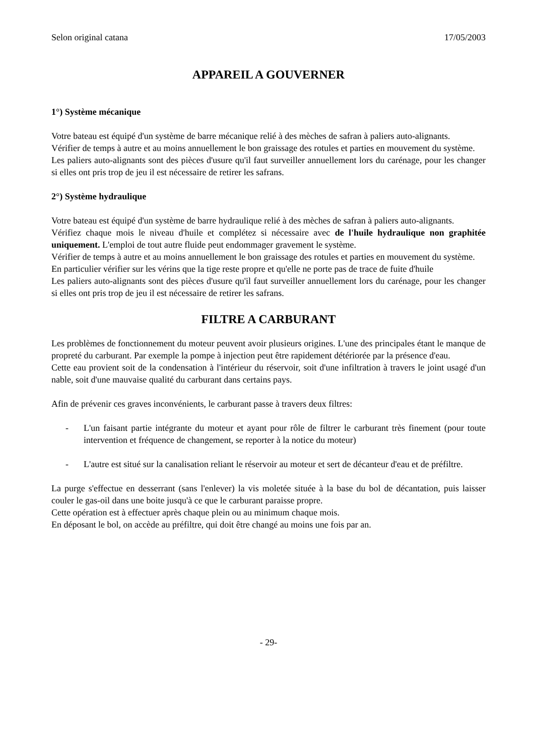Selon original catana 17/05/2003
APPAREIL A GOUVERNER
1°) Système mécanique
Votre bateau est équipé d'un système de barre mécanique relié à des mèches de safran à paliers auto-alignants.
Vérifier de temps à autre et au moins annuellement le bon graissage des rotules et parties en mouvement du système.
Les paliers auto-alignants sont des pièces d'usure qu'il faut surveiller annuellement lors du carénage, pour les changer si elles ont pris trop de jeu il est nécessaire de retirer les safrans.
2°) Système hydraulique
Votre bateau est équipé d'un système de barre hydraulique relié à des mèches de safran à paliers auto-alignants.
Vérifiez chaque mois le niveau d'huile et complétez si nécessaire avec de l'huile hydraulique non graphitée uniquement. L'emploi de tout autre fluide peut endommager gravement le système.
Vérifier de temps à autre et au moins annuellement le bon graissage des rotules et parties en mouvement du système.
En particulier vérifier sur les vérins que la tige reste propre et qu'elle ne porte pas de trace de fuite d'huile
Les paliers auto-alignants sont des pièces d'usure qu'il faut surveiller annuellement lors du carénage, pour les changer si elles ont pris trop de jeu il est nécessaire de retirer les safrans.
FILTRE A CARBURANT
Les problèmes de fonctionnement du moteur peuvent avoir plusieurs origines. L'une des principales étant le manque de propreté du carburant. Par exemple la pompe à injection peut être rapidement détériorée par la présence d'eau.
Cette eau provient soit de la condensation à l'intérieur du réservoir, soit d'une infiltration à travers le joint usagé d'un nable, soit d'une mauvaise qualité du carburant dans certains pays.
Afin de prévenir ces graves inconvénients, le carburant passe à travers deux filtres:
- L'un faisant partie intégrante du moteur et ayant pour rôle de filtrer le carburant très finement (pour toute intervention et fréquence de changement, se reporter à la notice du moteur)
- L'autre est situé sur la canalisation reliant le réservoir au moteur et sert de décanteur d'eau et de préfiltre.
La purge s'effectue en desserrant (sans l'enlever) la vis moletée située à la base du bol de décantation, puis laisser couler le gas-oil dans une boite jusqu'à ce que le carburant paraisse propre.
Cette opération est à effectuer après chaque plein ou au minimum chaque mois.
En déposant le bol, on accède au préfiltre, qui doit être changé au moins une fois par an.
- 29-